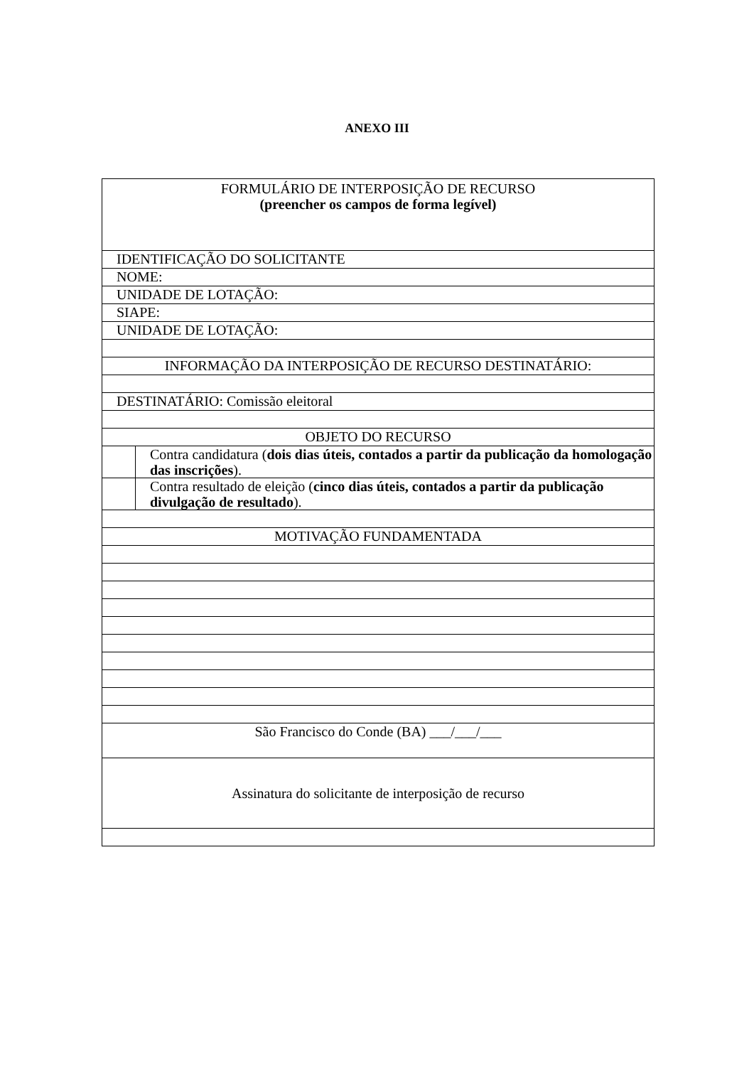ANEXO III
| FORMULÁRIO DE INTERPOSIÇÃO DE RECURSO (preencher os campos de forma legível) | |
| IDENTIFICAÇÃO DO SOLICITANTE | |
| NOME: | |
| UNIDADE DE LOTAÇÃO: | |
| SIAPE: | |
| UNIDADE DE LOTAÇÃO: | |
| INFORMAÇÃO DA INTERPOSIÇÃO DE RECURSO DESTINATÁRIO: | |
| DESTINATÁRIO: Comissão eleitoral | |
| OBJETO DO RECURSO | |
| | Contra candidatura ( dois dias úteis, contados a partir da publicação da homologação das inscrições ). |
| | Contra resultado de eleição ( cinco dias úteis, contados a partir da publicação divulgação de resultado ). |
| MOTIVAÇÃO FUNDAMENTADA | |
| São Francisco do Conde (BA) ___/___/___ | |
| Assinatura do solicitante de interposição de recurso | |